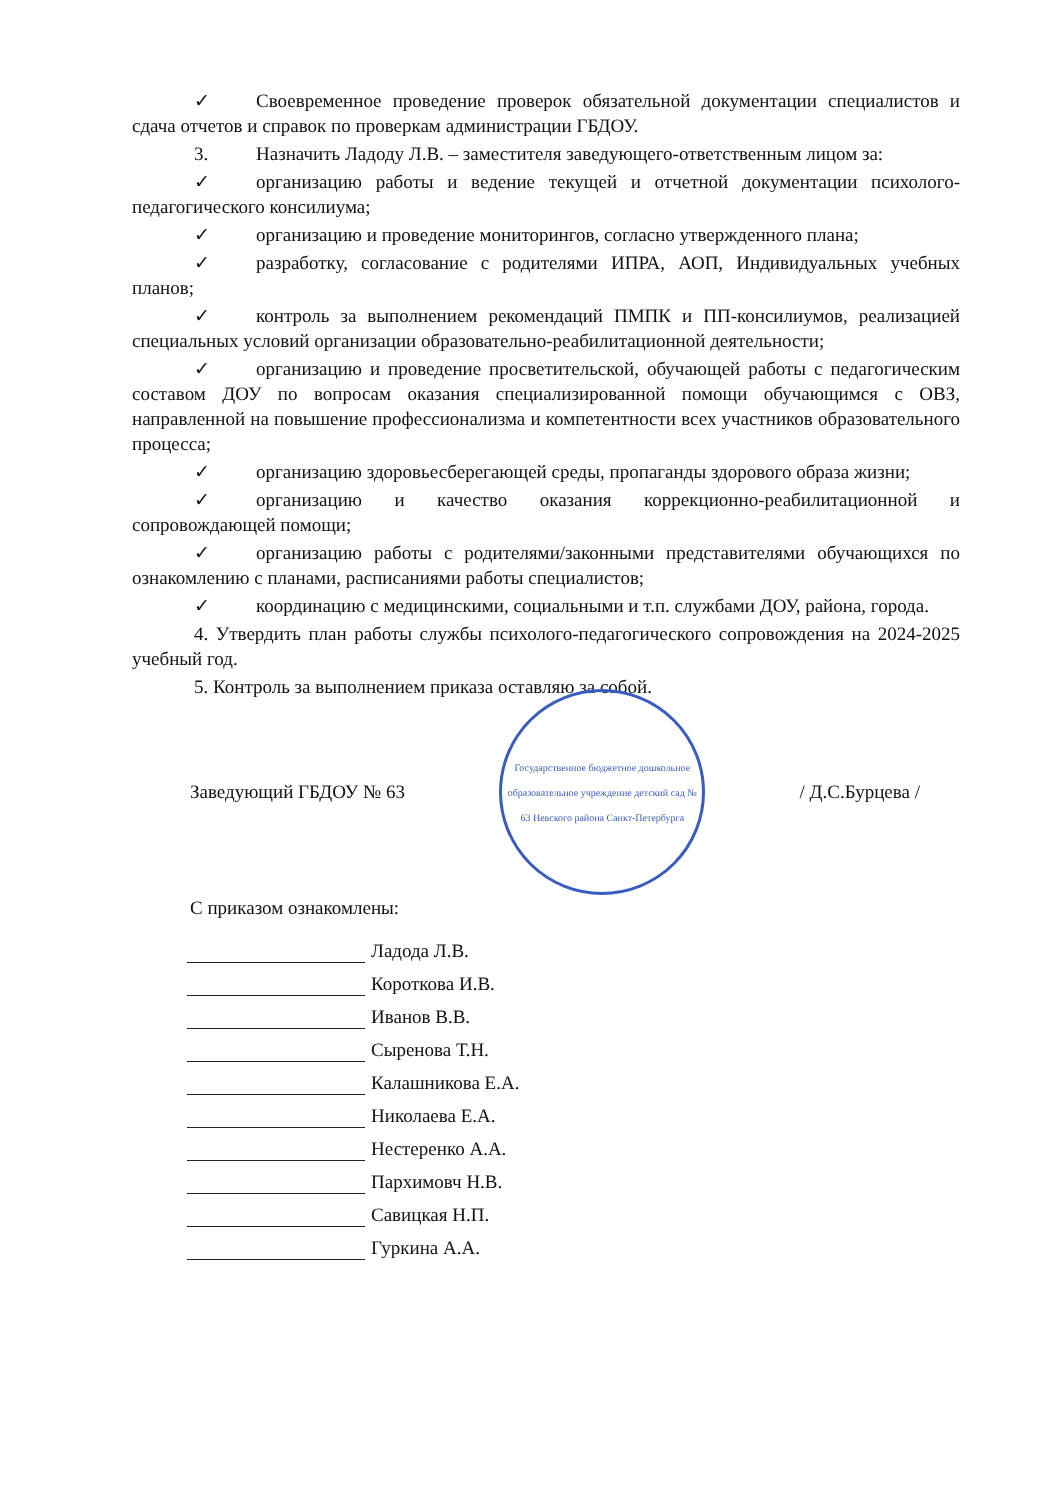✓ Своевременное проведение проверок обязательной документации специалистов и сдача отчетов и справок по проверкам администрации ГБДОУ.
3. Назначить Ладоду Л.В. – заместителя заведующего-ответственным лицом за:
✓ организацию работы и ведение текущей и отчетной документации психолого-педагогического консилиума;
✓ организацию и проведение мониторингов, согласно утвержденного плана;
✓ разработку, согласование с родителями ИПРА, АОП, Индивидуальных учебных планов;
✓ контроль за выполнением рекомендаций ПМПК и ПП-консилиумов, реализацией специальных условий организации образовательно-реабилитационной деятельности;
✓ организацию и проведение просветительской, обучающей работы с педагогическим составом ДОУ по вопросам оказания специализированной помощи обучающимся с ОВЗ, направленной на повышение профессионализма и компетентности всех участников образовательного процесса;
✓ организацию здоровьесберегающей среды, пропаганды здорового образа жизни;
✓ организацию и качество оказания коррекционно-реабилитационной и сопровождающей помощи;
✓ организацию работы с родителями/законными представителями обучающихся по ознакомлению с планами, расписаниями работы специалистов;
✓ координацию с медицинскими, социальными и т.п. службами ДОУ, района, города.
4. Утвердить план работы службы психолого-педагогического сопровождения на 2024-2025 учебный год.
5. Контроль за выполнением приказа оставляю за собой.
Заведующий ГБДОУ № 63
Государственное бюджетное дошкольное образовательное учреждение детский сад № 63 Невского района Санкт-Петербурга
/ Д.С.Бурцева /
С приказом ознакомлены:
Ладода Л.В.
Короткова И.В.
Иванов В.В.
Сыренова Т.Н.
Калашникова Е.А.
Николаева Е.А.
Нестеренко А.А.
Пархимовч Н.В.
Савицкая Н.П.
Гуркина А.А.